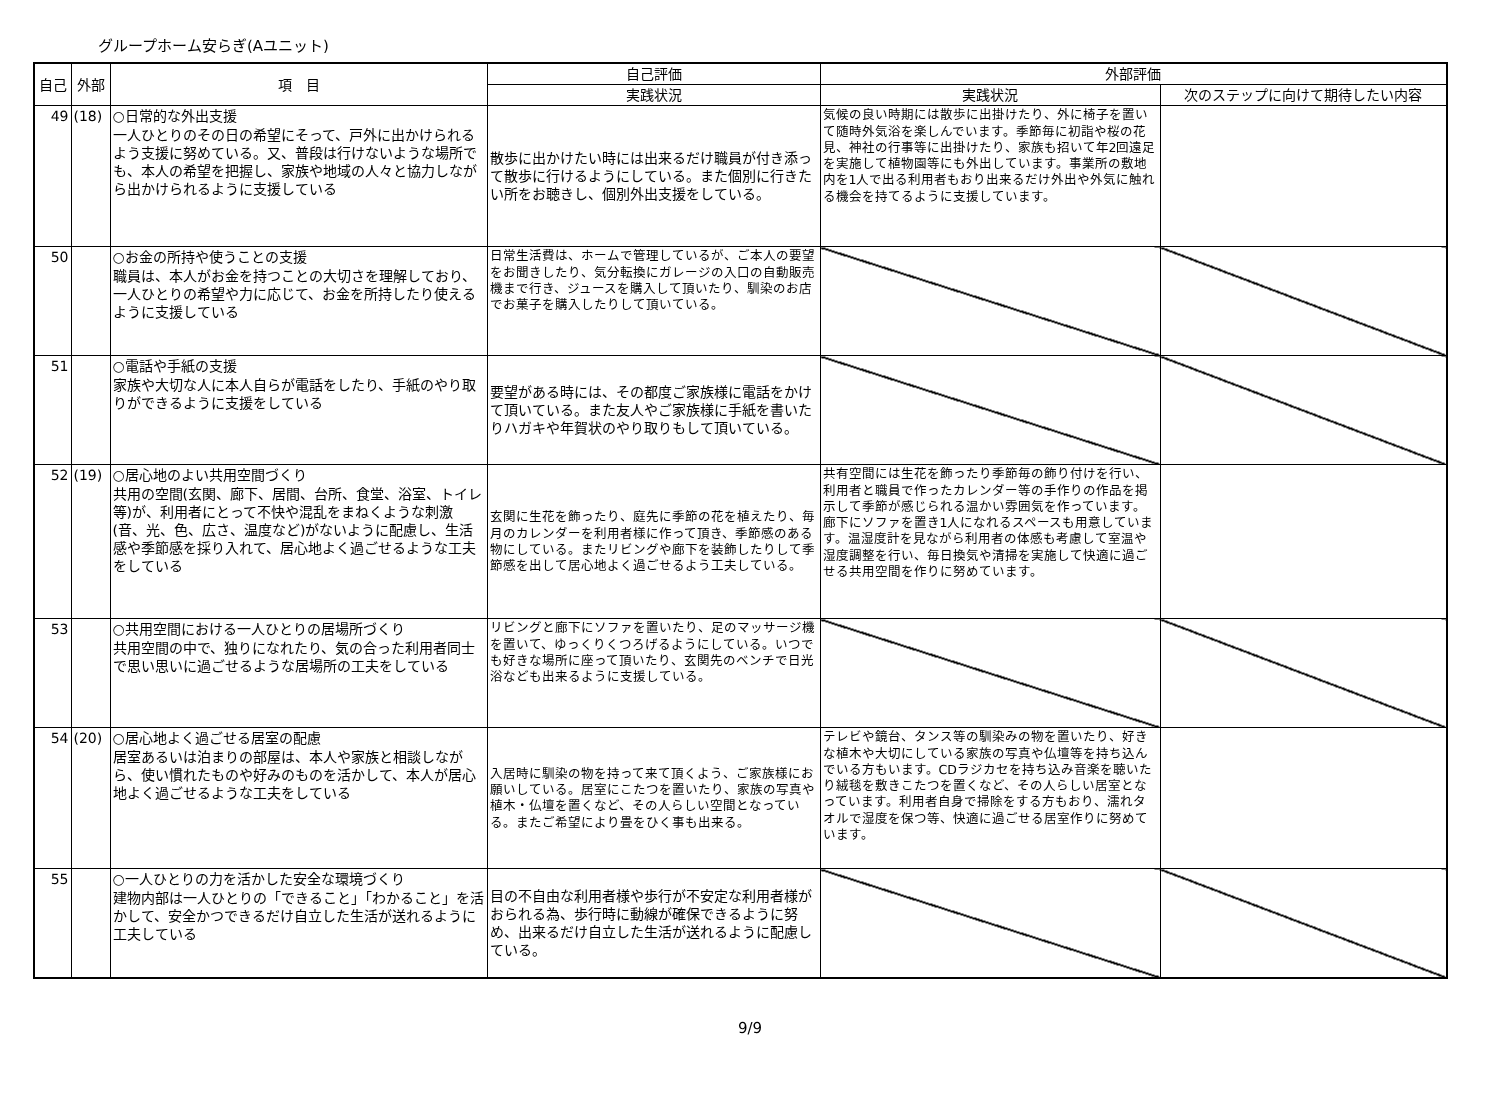グループホーム安らぎ(Aユニット)
| 自己 | 外部 | 項 目 | 自己評価 | 外部評価 | |
| --- | --- | --- | --- | --- | --- |
| | | | 実践状況 | 実践状況 | 次のステップに向けて期待したい内容 |
| 49 | (18) | ○日常的な外出支援 一人ひとりのその日の希望にそって、戸外に出かけられるよう支援に努めている。又、普段は行けないような場所でも、本人の希望を把握し、家族や地域の人々と協力しながら出かけられるように支援している | 散歩に出かけたい時には出来るだけ職員が付き添って散歩に行けるようにしている。また個別に行きたい所をお聴きし、個別外出支援をしている。 | 気候の良い時期には散歩に出掛けたり、外に椅子を置いて随時外気浴を楽しんでいます。季節毎に初詣や桜の花見、神社の行事等に出掛けたり、家族も招いて年2回遠足を実施して植物園等にも外出しています。事業所の敷地内を1人で出る利用者もおり出来るだけ外出や外気に触れる機会を持てるように支援しています。 | |
| 50 | | ○お金の所持や使うことの支援 職員は、本人がお金を持つことの大切さを理解しており、一人ひとりの希望や力に応じて、お金を所持したり使えるように支援している | 日常生活費は、ホームで管理しているが、ご本人の要望をお聞きしたり、気分転換にガレージの入口の自動販売機まで行き、ジュースを購入して頂いたり、馴染のお店でお菓子を購入したりして頂いている。 | | |
| 51 | | ○電話や手紙の支援 家族や大切な人に本人自らが電話をしたり、手紙のやり取りができるように支援をしている | 要望がある時には、その都度ご家族様に電話をかけて頂いている。また友人やご家族様に手紙を書いたりハガキや年賀状のやり取りもして頂いている。 | | |
| 52 | (19) | ○居心地のよい共用空間づくり 共用の空間(玄関、廊下、居間、台所、食堂、浴室、トイレ等)が、利用者にとって不快や混乱をまねくような刺激(音、光、色、広さ、温度など)がないように配慮し、生活感や季節感を採り入れて、居心地よく過ごせるような工夫をしている | 玄関に生花を飾ったり、庭先に季節の花を植えたり、毎月のカレンダーを利用者様に作って頂き、季節感のある物にしている。またリビングや廊下を装飾したりして季節感を出して居心地よく過ごせるよう工夫している。 | 共有空間には生花を飾ったり季節毎の飾り付けを行い、利用者と職員で作ったカレンダー等の手作りの作品を掲示して季節が感じられる温かい雰囲気を作っています。廊下にソファを置き1人になれるスペースも用意しています。温湿度計を見ながら利用者の体感も考慮して室温や湿度調整を行い、毎日換気や清掃を実施して快適に過ごせる共用空間を作りに努めています。 | |
| 53 | | ○共用空間における一人ひとりの居場所づくり 共用空間の中で、独りになれたり、気の合った利用者同士で思い思いに過ごせるような居場所の工夫をしている | リビングと廊下にソファを置いたり、足のマッサージ機を置いて、ゆっくりくつろげるようにしている。いつでも好きな場所に座って頂いたり、玄関先のベンチで日光浴なども出来るように支援している。 | | |
| 54 | (20) | ○居心地よく過ごせる居室の配慮 居室あるいは泊まりの部屋は、本人や家族と相談しながら、使い慣れたものや好みのものを活かして、本人が居心地よく過ごせるような工夫をしている | 入居時に馴染の物を持って来て頂くよう、ご家族様にお願いしている。居室にこたつを置いたり、家族の写真や植木・仏壇を置くなど、その人らしい空間となっている。またご希望により畳をひく事も出来る。 | テレビや鏡台、タンス等の馴染みの物を置いたり、好きな植木や大切にしている家族の写真や仏壇等を持ち込んでいる方もいます。CDラジカセを持ち込み音楽を聴いたり絨毯を敷きこたつを置くなど、その人らしい居室となっています。利用者自身で掃除をする方もおり、濡れタオルで湿度を保つ等、快適に過ごせる居室作りに努めています。 | |
| 55 | | ○一人ひとりの力を活かした安全な環境づくり 建物内部は一人ひとりの「できること」「わかること」を活かして、安全かつできるだけ自立した生活が送れるように工夫している | 目の不自由な利用者様や歩行が不安定な利用者様がおられる為、歩行時に動線が確保できるように努め、出来るだけ自立した生活が送れるように配慮している。 | | |
9/9